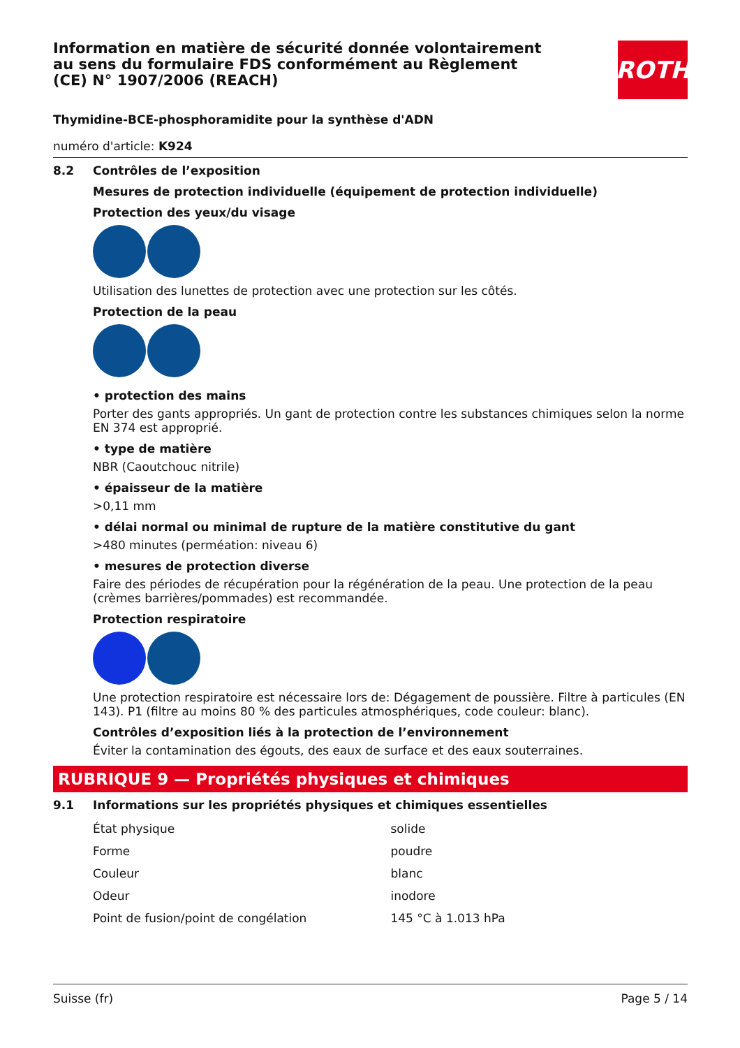Information en matière de sécurité donnée volontairement au sens du formulaire FDS conformément au Règlement (CE) N° 1907/2006 (REACH)
ROTH
Thymidine-BCE-phosphoramidite pour la synthèse d'ADN
numéro d'article: K924
8.2 Contrôles de l’exposition
Mesures de protection individuelle (équipement de protection individuelle)
Protection des yeux/du visage
Utilisation des lunettes de protection avec une protection sur les côtés.
Protection de la peau
• protection des mains
Porter des gants appropriés. Un gant de protection contre les substances chimiques selon la norme EN 374 est approprié.
• type de matière
NBR (Caoutchouc nitrile)
• épaisseur de la matière
>0,11 mm
• délai normal ou minimal de rupture de la matière constitutive du gant
>480 minutes (perméation: niveau 6)
• mesures de protection diverse
Faire des périodes de récupération pour la régénération de la peau. Une protection de la peau (crèmes barrières/pommades) est recommandée.
Protection respiratoire
Une protection respiratoire est nécessaire lors de: Dégagement de poussière. Filtre à particules (EN 143). P1 (filtre au moins 80 % des particules atmosphériques, code couleur: blanc).
Contrôles d’exposition liés à la protection de l’environnement
Éviter la contamination des égouts, des eaux de surface et des eaux souterraines.
RUBRIQUE 9 — Propriétés physiques et chimiques
9.1 Informations sur les propriétés physiques et chimiques essentielles
| État physique | solide |
| Forme | poudre |
| Couleur | blanc |
| Odeur | inodore |
| Point de fusion/point de congélation | 145 °C à 1.013 hPa |
Suisse (fr) Page 5 / 14